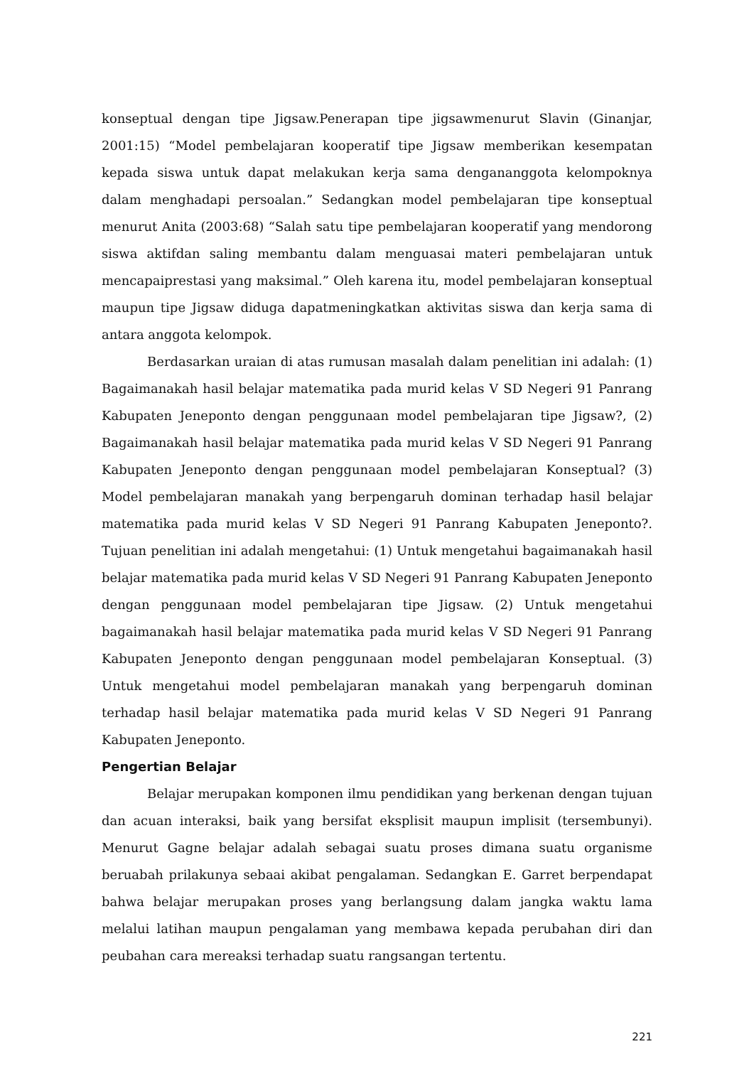konseptual dengan tipe Jigsaw.Penerapan tipe jigsawmenurut Slavin (Ginanjar, 2001:15) “Model pembelajaran kooperatif tipe Jigsaw memberikan kesempatan kepada siswa untuk dapat melakukan kerja sama dengananggota kelompoknya dalam menghadapi persoalan.” Sedangkan model pembelajaran tipe konseptual menurut Anita (2003:68) “Salah satu tipe pembelajaran kooperatif yang mendorong siswa aktifdan saling membantu dalam menguasai materi pembelajaran untuk mencapaiprestasi yang maksimal.” Oleh karena itu, model pembelajaran konseptual maupun tipe Jigsaw diduga dapatmeningkatkan aktivitas siswa dan kerja sama di antara anggota kelompok.
Berdasarkan uraian di atas rumusan masalah dalam penelitian ini adalah: (1) Bagaimanakah hasil belajar matematika pada murid kelas V SD Negeri 91 Panrang Kabupaten Jeneponto dengan penggunaan model pembelajaran tipe Jigsaw?, (2) Bagaimanakah hasil belajar matematika pada murid kelas V SD Negeri 91 Panrang Kabupaten Jeneponto dengan penggunaan model pembelajaran Konseptual? (3) Model pembelajaran manakah yang berpengaruh dominan terhadap hasil belajar matematika pada murid kelas V SD Negeri 91 Panrang Kabupaten Jeneponto?. Tujuan penelitian ini adalah mengetahui: (1) Untuk mengetahui bagaimanakah hasil belajar matematika pada murid kelas V SD Negeri 91 Panrang Kabupaten Jeneponto dengan penggunaan model pembelajaran tipe Jigsaw. (2) Untuk mengetahui bagaimanakah hasil belajar matematika pada murid kelas V SD Negeri 91 Panrang Kabupaten Jeneponto dengan penggunaan model pembelajaran Konseptual. (3) Untuk mengetahui model pembelajaran manakah yang berpengaruh dominan terhadap hasil belajar matematika pada murid kelas V SD Negeri 91 Panrang Kabupaten Jeneponto.
Pengertian Belajar
Belajar merupakan komponen ilmu pendidikan yang berkenan dengan tujuan dan acuan interaksi, baik yang bersifat eksplisit maupun implisit (tersembunyi). Menurut Gagne belajar adalah sebagai suatu proses dimana suatu organisme beruabah prilakunya sebaai akibat pengalaman. Sedangkan E. Garret berpendapat bahwa belajar merupakan proses yang berlangsung dalam jangka waktu lama melalui latihan maupun pengalaman yang membawa kepada perubahan diri dan peubahan cara mereaksi terhadap suatu rangsangan tertentu.
221